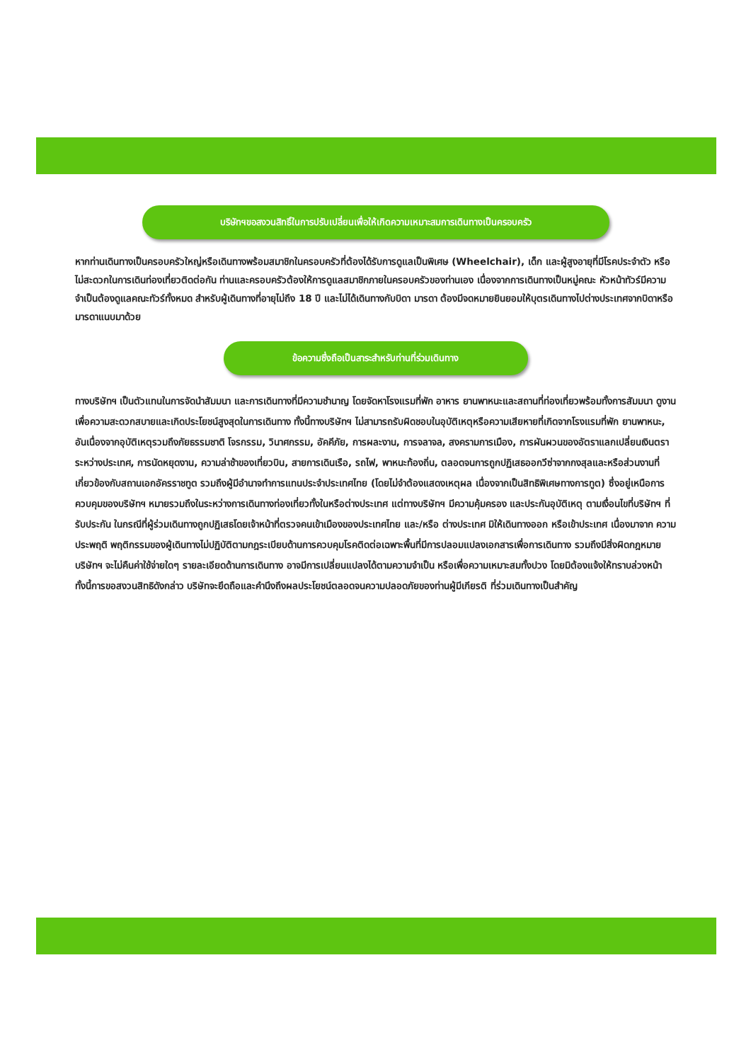บริษัทฯขอสงวนสิทธิ์ในการปรับเปลี่ยนเพื่อให้เกิดความเหมาะสมการเดินทางเป็นครอบครัว
หากท่านเดินทางเป็นครอบครัวใหญ่หรือเดินทางพร้อมสมาชิกในครอบครัวที่ต้องได้รับการดูแลเป็นพิเศษ (Wheelchair), เด็ก และผู้สูงอายุที่มีโรคประจำตัว หรือ ไม่สะดวกในการเดินท่องเที่ยวติดต่อกัน ท่านและครอบครัวต้องให้การดูแลสมาชิกภายในครอบครัวของท่านเอง เนื่องจากการเดินทางเป็นหมู่คณะ หัวหน้าทัวร์มีความจำเป็นต้องดูแลคณะทัวร์ทั้งหมด สำหรับผู้เดินทางที่อายุไม่ถึง 18 ปี และไม่ได้เดินทางกับบิดา มารดา ต้องมีจดหมายยินยอมให้บุตรเดินทางไปต่างประเทศจากบิดาหรือมารดาแนบมาด้วย
ข้อความซึ่งถือเป็นสาระสำหรับท่านที่ร่วมเดินทาง
ทางบริษัทฯ เป็นตัวแทนในการจัดนำสัมมนา และการเดินทางที่มีความชำนาญ โดยจัดหาโรงแรมที่พัก อาหาร ยานพาหนะและสถานที่ท่องเที่ยวพร้อมทั้งการสัมมนา ดูงานเพื่อความสะดวกสบายและเกิดประโยชน์สูงสุดในการเดินทาง ทั้งนี้ทางบริษัทฯ ไม่สามารถรับผิดชอบในอุบัติเหตุหรือความเสียหายที่เกิดจากโรงแรมที่พัก ยานพาหนะ, อันเนื่องจากอุบัติเหตุรวมถึงภัยธรรมชาติ โจรกรรม, วินาศกรรม, อัคคีภัย, การผละงาน, การจลาจล, สงครามการเมือง, การผันผวนของอัตราแลกเปลี่ยนเงินตราระหว่างประเทศ, การนัดหยุดงาน, ความล่าช้าของเที่ยวบิน, สายการเดินเรือ, รถไฟ, พาหนะท้องถิ่น, ตลอดจนการถูกปฏิเสธออกวีซ่าจากกงสุลและหรือส่วนงานที่เกี่ยวข้องกับสถานเอกอัครราชทูต รวมถึงผู้มีอำนาจทำการแทนประจำประเทศไทย (โดยไม่จำต้องแสดงเหตุผล เนื่องจากเป็นสิทธิพิเศษทางการทูต) ซึ่งอยู่เหนือการควบคุมของบริษัทฯ หมายรวมถึงในระหว่างการเดินทางท่องเที่ยวทั้งในหรือต่างประเทศ แต่ทางบริษัทฯ มีความคุ้มครอง และประกันอุบัติเหตุ ตามเงื่อนไขที่บริษัทฯ ที่รับประกัน ในกรณีที่ผู้ร่วมเดินทางถูกปฏิเสธโดยเจ้าหน้าที่ตรวจคนเข้าเมืองของประเทศไทย และ/หรือ ต่างประเทศ มิให้เดินทางออก หรือเข้าประเทศ เนื่องมาจาก ความประพฤติ พฤติกรรมของผู้เดินทางไม่ปฏิบัติตามกฎระเบียบด้านการควบคุมโรคติดต่อเฉพาะพื้นที่มีการปลอมแปลงเอกสารเพื่อการเดินทาง รวมถึงมีสิ่งผิดกฎหมาย บริษัทฯ จะไม่คืนค่าใช้จ่ายใดๆ รายละเอียดด้านการเดินทาง อาจมีการเปลี่ยนแปลงได้ตามความจำเป็น หรือเพื่อความเหมาะสมทั้งปวง โดยมิต้องแจ้งให้ทราบล่วงหน้า ทั้งนี้การขอสงวนสิทธิดังกล่าว บริษัทจะยึดถือและคำนึงถึงผลประโยชน์ตลอดจนความปลอดภัยของท่านผู้มีเกียรติ ที่ร่วมเดินทางเป็นสำคัญ